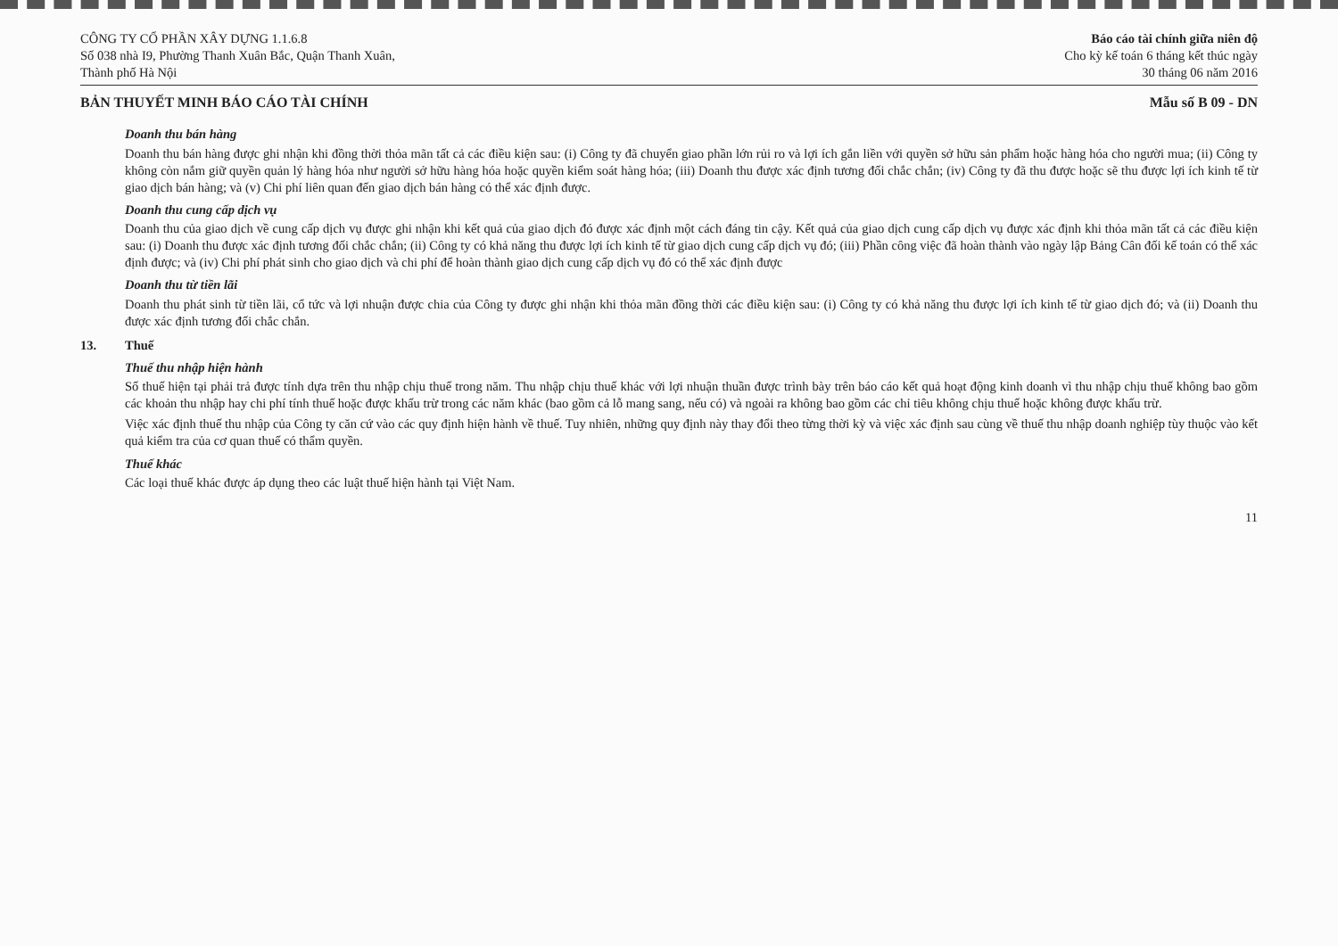CÔNG TY CỔ PHẦN XÂY DỰNG 1.1.6.8
Số 038 nhà I9, Phường Thanh Xuân Bắc, Quận Thanh Xuân,
Thành phố Hà Nội
Báo cáo tài chính giữa niên độ
Cho kỳ kế toán 6 tháng kết thúc ngày
30 tháng 06 năm 2016
BẢN THUYẾT MINH BÁO CÁO TÀI CHÍNH
Mẫu số B 09 - DN
Doanh thu bán hàng
Doanh thu bán hàng được ghi nhận khi đồng thời thỏa mãn tất cả các điều kiện sau: (i) Công ty đã chuyển giao phần lớn rủi ro và lợi ích gắn liền với quyền sở hữu sản phẩm hoặc hàng hóa cho người mua; (ii) Công ty không còn nắm giữ quyền quản lý hàng hóa như người sở hữu hàng hóa hoặc quyền kiểm soát hàng hóa; (iii) Doanh thu được xác định tương đối chắc chắn; (iv) Công ty đã thu được hoặc sẽ thu được lợi ích kinh tế từ giao dịch bán hàng; và (v) Chi phí liên quan đến giao dịch bán hàng có thể xác định được.
Doanh thu cung cấp dịch vụ
Doanh thu của giao dịch về cung cấp dịch vụ được ghi nhận khi kết quả của giao dịch đó được xác định một cách đáng tin cậy. Kết quả của giao dịch cung cấp dịch vụ được xác định khi thỏa mãn tất cả các điều kiện sau: (i) Doanh thu được xác định tương đối chắc chắn; (ii) Công ty có khả năng thu được lợi ích kinh tế từ giao dịch cung cấp dịch vụ đó; (iii) Phần công việc đã hoàn thành vào ngày lập Bảng Cân đối kế toán có thể xác định được; và (iv) Chi phí phát sinh cho giao dịch và chi phí để hoàn thành giao dịch cung cấp dịch vụ đó có thể xác định được
Doanh thu từ tiền lãi
Doanh thu phát sinh từ tiền lãi, cổ tức và lợi nhuận được chia của Công ty được ghi nhận khi thỏa mãn đồng thời các điều kiện sau: (i) Công ty có khả năng thu được lợi ích kinh tế từ giao dịch đó; và (ii) Doanh thu được xác định tương đối chắc chắn.
13. Thuế
Thuế thu nhập hiện hành
Số thuế hiện tại phải trả được tính dựa trên thu nhập chịu thuế trong năm. Thu nhập chịu thuế khác với lợi nhuận thuần được trình bày trên báo cáo kết quả hoạt động kinh doanh vì thu nhập chịu thuế không bao gồm các khoản thu nhập hay chi phí tính thuế hoặc được khấu trừ trong các năm khác (bao gồm cả lỗ mang sang, nếu có) và ngoài ra không bao gồm các chỉ tiêu không chịu thuế hoặc không được khấu trừ.
Việc xác định thuế thu nhập của Công ty căn cứ vào các quy định hiện hành về thuế. Tuy nhiên, những quy định này thay đổi theo từng thời kỳ và việc xác định sau cùng về thuế thu nhập doanh nghiệp tùy thuộc vào kết quả kiểm tra của cơ quan thuế có thẩm quyền.
Thuế khác
Các loại thuế khác được áp dụng theo các luật thuế hiện hành tại Việt Nam.
11